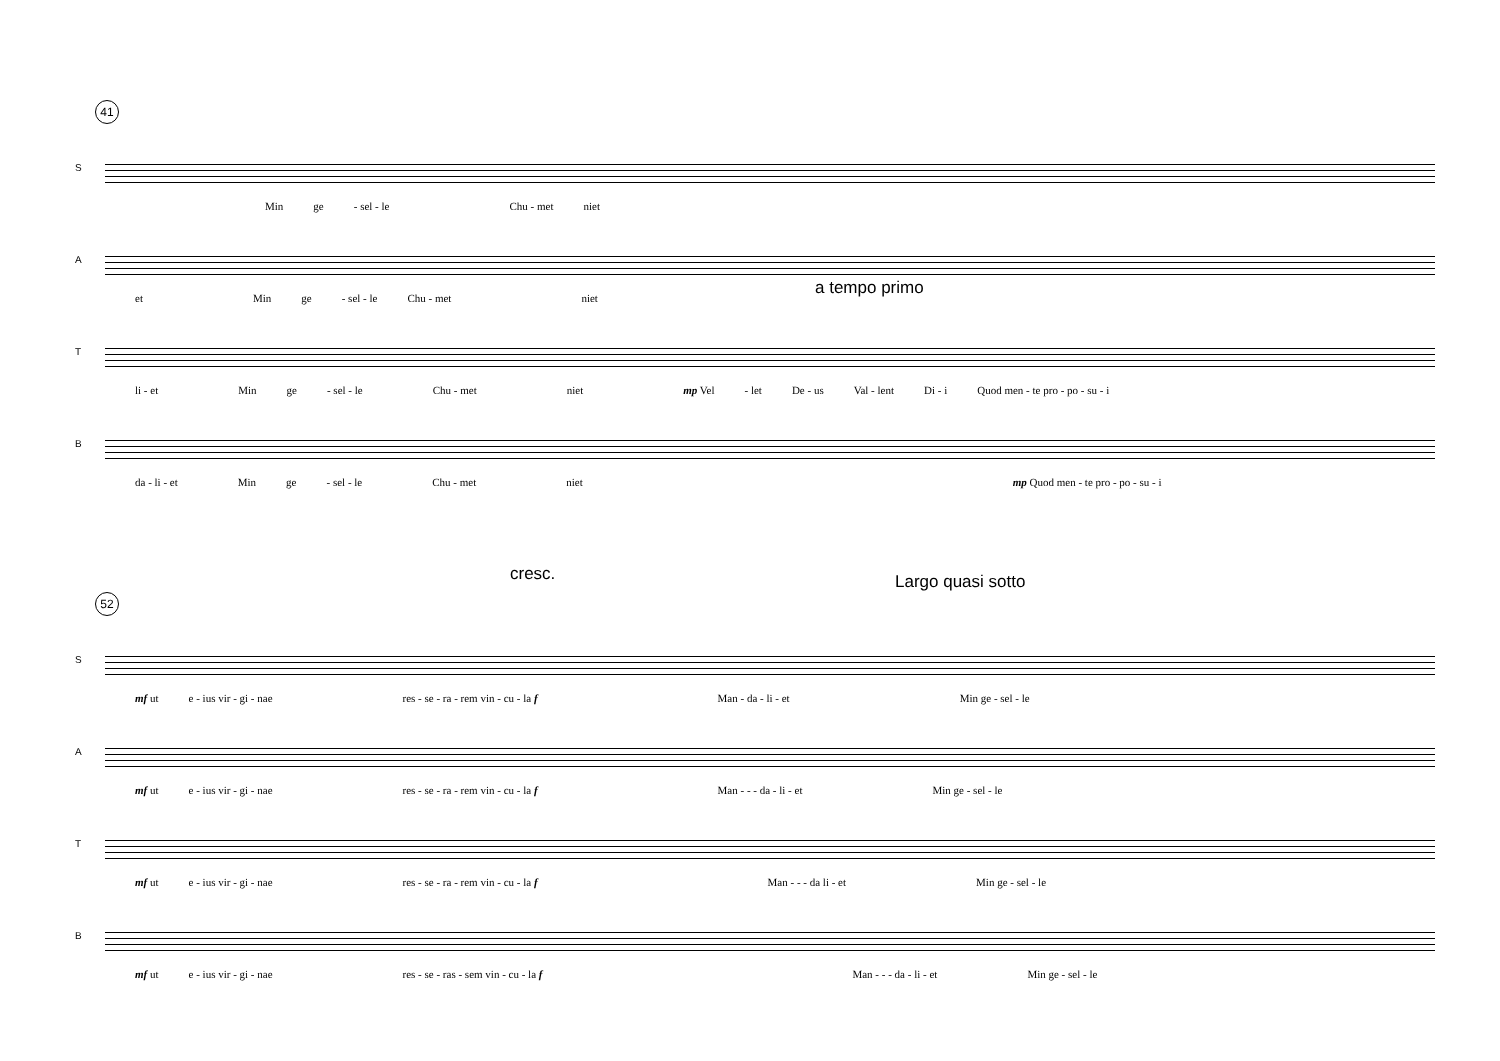41
S
Min ge - sel - le Chu - met niet
A
et Min ge - sel - le Chu - met niet
a tempo primo
T
li - et Min ge - sel - le Chu - met niet mp Vel - let De - us Val - lent Di - i Quod men - te pro - po - su - i
B
da - li - et Min ge - sel - le Chu - met niet mp Quod men - te pro - po - su - i
cresc. Largo quasi sotto
52
S
mf ut e - ius vir - gi - nae res - se - ra - rem vin - cu - la f Man - da - li - et Min ge - sel - le
A
mf ut e - ius vir - gi - nae res - se - ra - rem vin - cu - la f Man - - - da - li - et Min ge - sel - le
T
mf ut e - ius vir - gi - nae res - se - ra - rem vin - cu - la f Man - - - da li - et Min ge - sel - le
B
mf ut e - ius vir - gi - nae res - se - ras - sem vin - cu - la f Man - - - da - li - et Min ge - sel - le